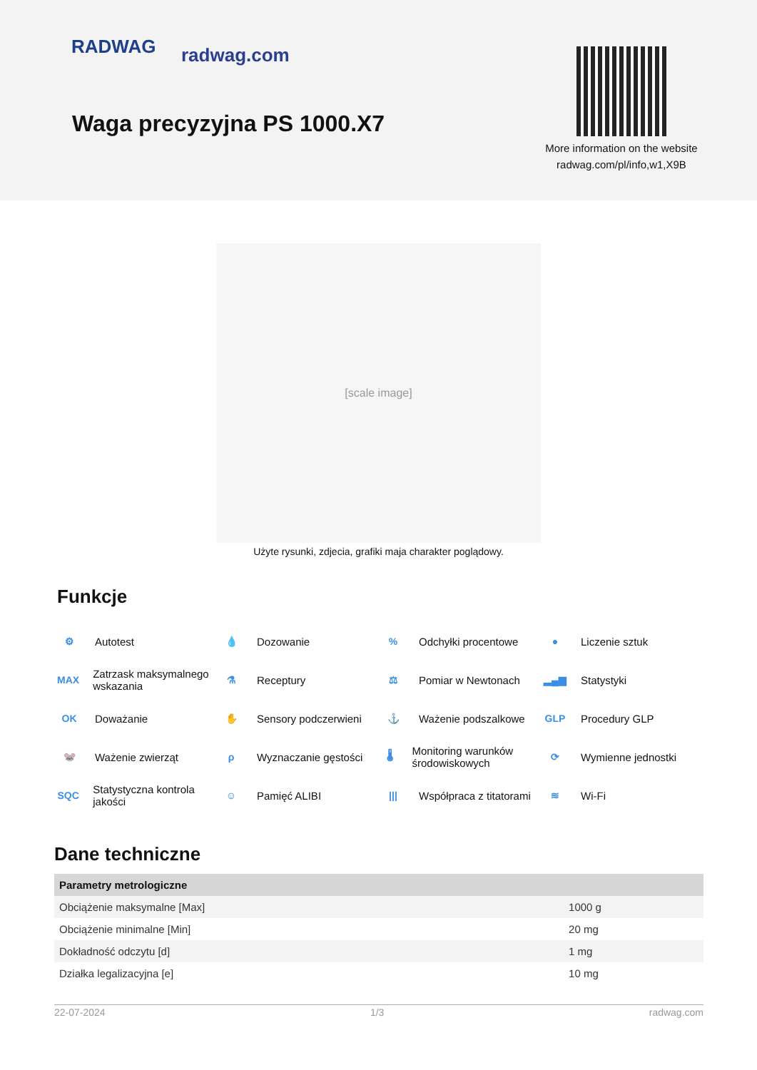RADWAG radwag.com
Waga precyzyjna PS 1000.X7
More information on the website radwag.com/pl/info,w1,X9B
[scale image]
Użyte rysunki, zdjecia, grafiki maja charakter poglądowy.
Funkcje
⚙ Autotest
💧 Dozowanie
% Odchyłki procentowe
● Liczenie sztuk
MAX Zatrzask maksymalnego wskazania
⚗ Receptury
⚖ Pomiar w Newtonach
▂▄▆ Statystyki
OK Doważanie
✋ Sensory podczerwieni
⚓ Ważenie podszalkowe
GLP Procedury GLP
🐭 Ważenie zwierząt
ρ Wyznaczanie gęstości
🌡 Monitoring warunków środowiskowych
⟳ Wymienne jednostki
SQC Statystyczna kontrola jakości
☺ Pamięć ALIBI
||| Współpraca z titatorami
≋ Wi-Fi
Dane techniczne
| Parametry metrologiczne | |
| --- | --- |
| Obciążenie maksymalne [Max] | 1000 g |
| Obciążenie minimalne [Min] | 20 mg |
| Dokładność odczytu [d] | 1 mg |
| Działka legalizacyjna [e] | 10 mg |
22-07-2024 1/3 radwag.com